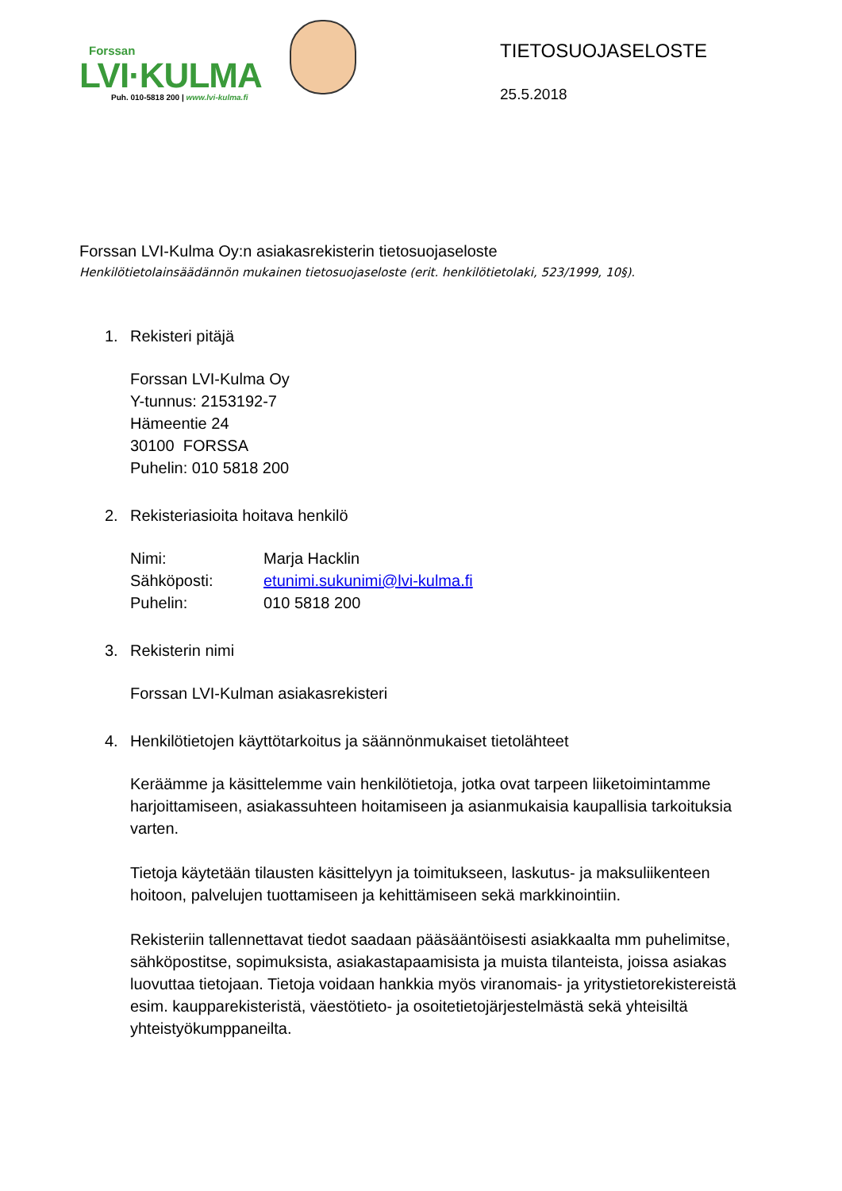Forssan
LVI·KULMA
Puh. 010-5818 200 | www.lvi-kulma.fi
TIETOSUOJASELOSTE
25.5.2018
Forssan LVI-Kulma Oy:n asiakasrekisterin tietosuojaseloste
Henkilötietolainsäädännön mukainen tietosuojaseloste (erit. henkilötietolaki, 523/1999, 10§).
1. Rekisteri pitäjä
Forssan LVI-Kulma Oy
Y-tunnus: 2153192-7
Hämeentie 24
30100 FORSSA
Puhelin: 010 5818 200
2. Rekisteriasioita hoitava henkilö
| Nimi: | Marja Hacklin |
| Sähköposti: | etunimi.sukunimi@lvi-kulma.fi |
| Puhelin: | 010 5818 200 |
3. Rekisterin nimi
Forssan LVI-Kulman asiakasrekisteri
4. Henkilötietojen käyttötarkoitus ja säännönmukaiset tietolähteet
Keräämme ja käsittelemme vain henkilötietoja, jotka ovat tarpeen liiketoimintamme harjoittamiseen, asiakassuhteen hoitamiseen ja asianmukaisia kaupallisia tarkoituksia varten.
Tietoja käytetään tilausten käsittelyyn ja toimitukseen, laskutus- ja maksuliikenteen hoitoon, palvelujen tuottamiseen ja kehittämiseen sekä markkinointiin.
Rekisteriin tallennettavat tiedot saadaan pääsääntöisesti asiakkaalta mm puhelimitse, sähköpostitse, sopimuksista, asiakastapaamisista ja muista tilanteista, joissa asiakas luovuttaa tietojaan. Tietoja voidaan hankkia myös viranomais- ja yritystietorekistereistä esim. kaupparekisteristä, väestötieto- ja osoitetietojärjestelmästä sekä yhteisiltä yhteistyökumppaneilta.